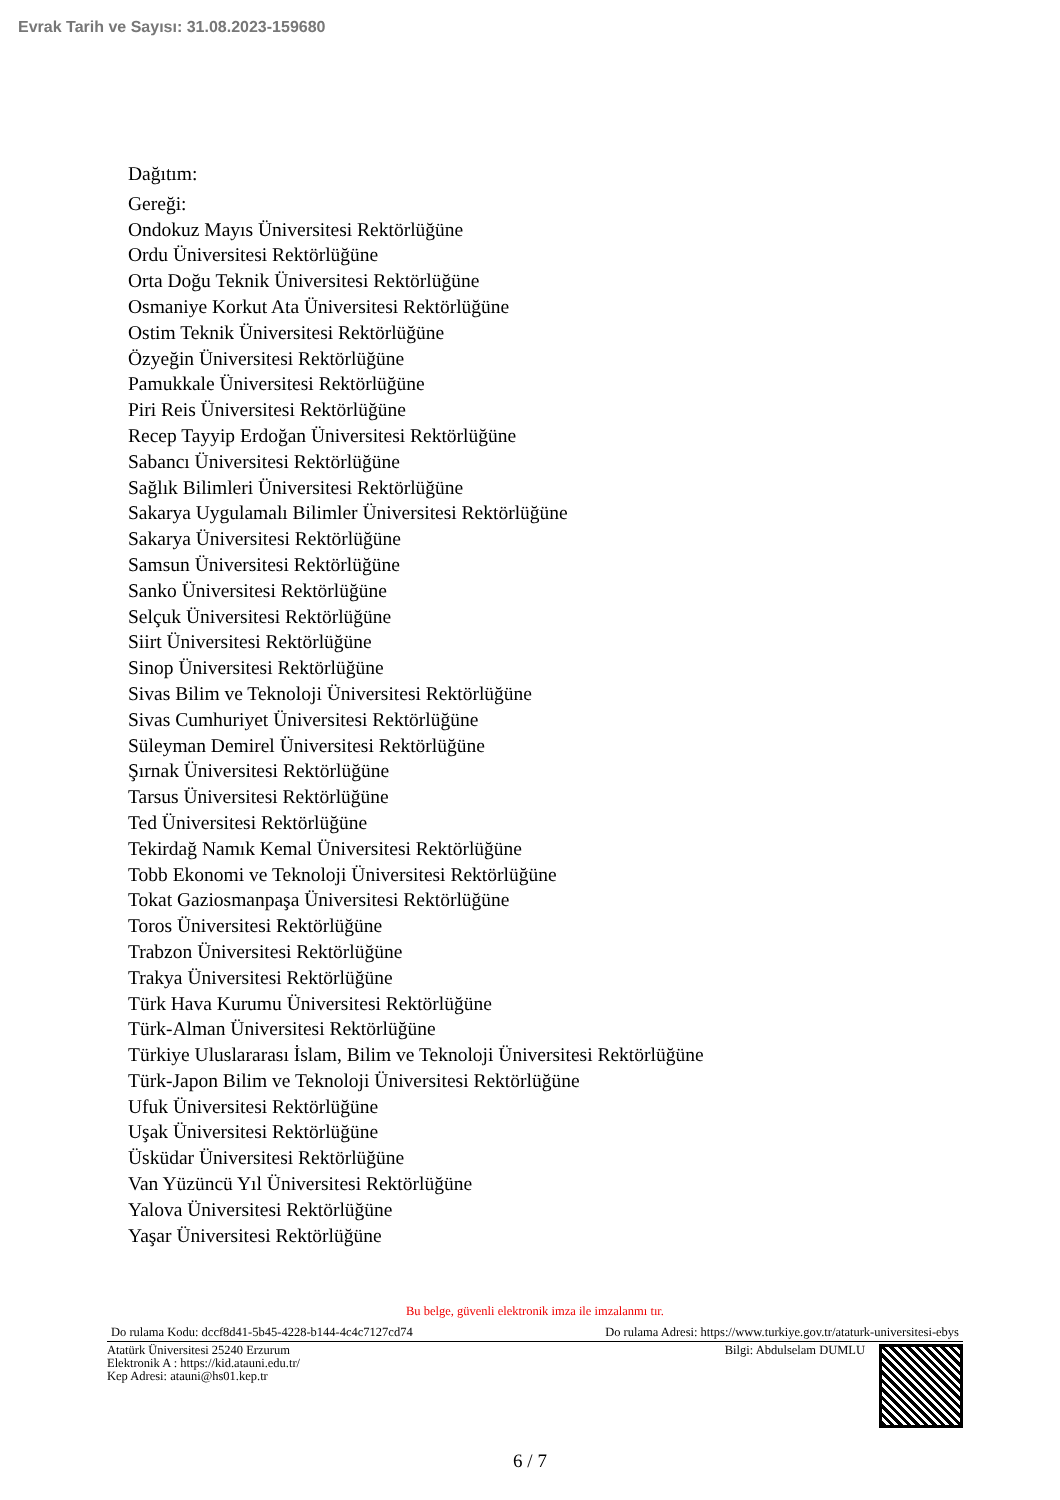Evrak Tarih ve Sayısı: 31.08.2023-159680
Dağıtım:
Gereği:
Ondokuz Mayıs Üniversitesi Rektörlüğüne
Ordu Üniversitesi Rektörlüğüne
Orta Doğu Teknik Üniversitesi Rektörlüğüne
Osmaniye Korkut Ata Üniversitesi Rektörlüğüne
Ostim Teknik Üniversitesi Rektörlüğüne
Özyeğin Üniversitesi Rektörlüğüne
Pamukkale Üniversitesi Rektörlüğüne
Piri Reis Üniversitesi Rektörlüğüne
Recep Tayyip Erdoğan Üniversitesi Rektörlüğüne
Sabancı Üniversitesi Rektörlüğüne
Sağlık Bilimleri Üniversitesi Rektörlüğüne
Sakarya Uygulamalı Bilimler Üniversitesi Rektörlüğüne
Sakarya Üniversitesi Rektörlüğüne
Samsun Üniversitesi Rektörlüğüne
Sanko Üniversitesi Rektörlüğüne
Selçuk Üniversitesi Rektörlüğüne
Siirt Üniversitesi Rektörlüğüne
Sinop Üniversitesi Rektörlüğüne
Sivas Bilim ve Teknoloji Üniversitesi Rektörlüğüne
Sivas Cumhuriyet Üniversitesi Rektörlüğüne
Süleyman Demirel Üniversitesi Rektörlüğüne
Şırnak Üniversitesi Rektörlüğüne
Tarsus Üniversitesi Rektörlüğüne
Ted Üniversitesi Rektörlüğüne
Tekirdağ Namık Kemal Üniversitesi Rektörlüğüne
Tobb Ekonomi ve Teknoloji Üniversitesi Rektörlüğüne
Tokat Gaziosmanpaşa Üniversitesi Rektörlüğüne
Toros Üniversitesi Rektörlüğüne
Trabzon Üniversitesi Rektörlüğüne
Trakya Üniversitesi Rektörlüğüne
Türk Hava Kurumu Üniversitesi Rektörlüğüne
Türk-Alman Üniversitesi Rektörlüğüne
Türkiye Uluslararası İslam, Bilim ve Teknoloji Üniversitesi Rektörlüğüne
Türk-Japon Bilim ve Teknoloji Üniversitesi Rektörlüğüne
Ufuk Üniversitesi Rektörlüğüne
Uşak Üniversitesi Rektörlüğüne
Üsküdar Üniversitesi Rektörlüğüne
Van Yüzüncü Yıl Üniversitesi Rektörlüğüne
Yalova Üniversitesi Rektörlüğüne
Yaşar Üniversitesi Rektörlüğüne
Bu belge, güvenli elektronik imza ile imzalanmı tır.
Do rulama Kodu: dccf8d41-5b45-4228-b144-4c4c7127cd74 Do rulama Adresi: https://www.turkiye.gov.tr/ataturk-universitesi-ebys
Atatürk Üniversitesi 25240 Erzurum
Elektronik A : https://kid.atauni.edu.tr/
Kep Adresi: atauni@hs01.kep.tr
Bilgi: Abdulselam DUMLU
6 / 7